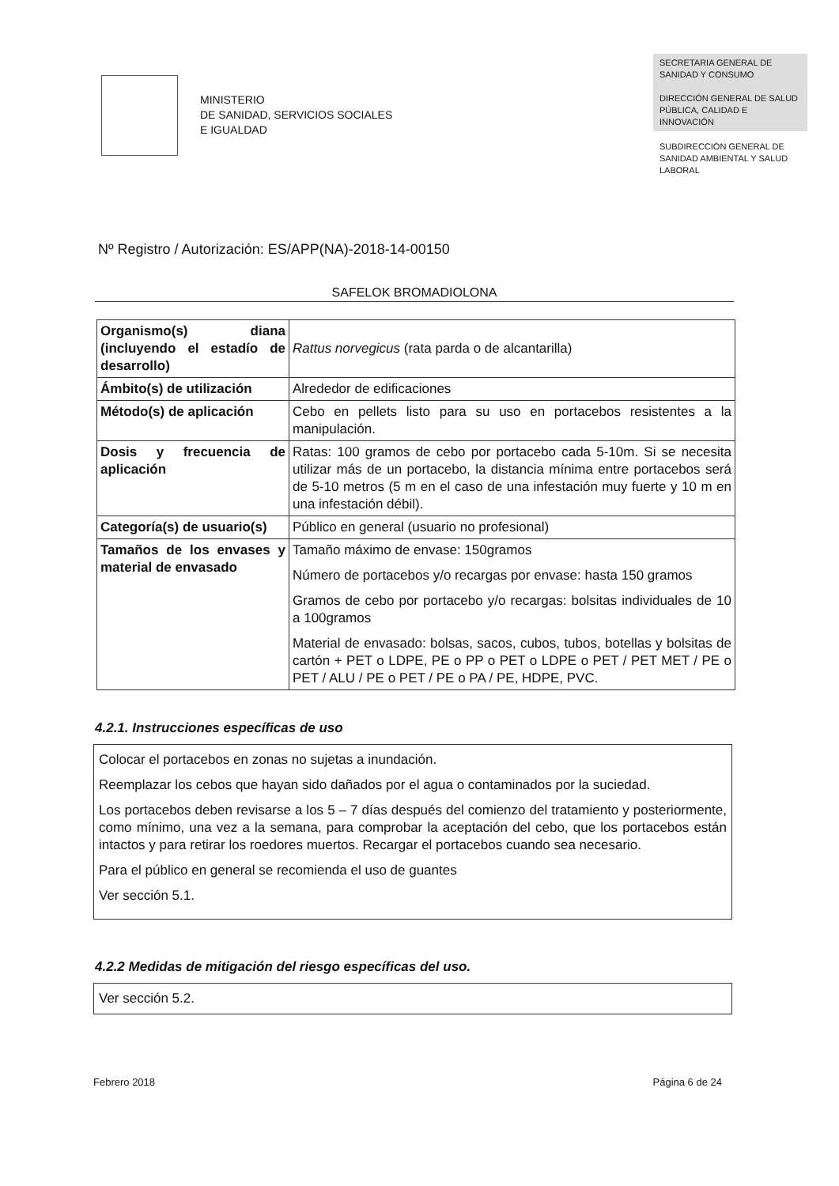MINISTERIO
DE SANIDAD, SERVICIOS SOCIALES
E IGUALDAD
SECRETARIA GENERAL DE SANIDAD Y CONSUMO
DIRECCIÓN GENERAL DE SALUD PÚBLICA, CALIDAD E INNOVACIÓN
SUBDIRECCIÓN GENERAL DE SANIDAD AMBIENTAL Y SALUD LABORAL
Nº Registro / Autorización: ES/APP(NA)-2018-14-00150
SAFELOK BROMADIOLONA
| Organismo(s) diana (incluyendo el estadío de desarrollo) | Rattus norvegicus (rata parda o de alcantarilla) |
| Ámbito(s) de utilización | Alrededor de edificaciones |
| Método(s) de aplicación | Cebo en pellets listo para su uso en portacebos resistentes a la manipulación. |
| Dosis y frecuencia de aplicación | Ratas: 100 gramos de cebo por portacebo cada 5-10m. Si se necesita utilizar más de un portacebo, la distancia mínima entre portacebos será de 5-10 metros (5 m en el caso de una infestación muy fuerte y 10 m en una infestación débil). |
| Categoría(s) de usuario(s) | Público en general (usuario no profesional) |
| Tamaños de los envases y material de envasado | Tamaño máximo de envase: 150gramos Número de portacebos y/o recargas por envase: hasta 150 gramos Gramos de cebo por portacebo y/o recargas: bolsitas individuales de 10 a 100gramos Material de envasado: bolsas, sacos, cubos, tubos, botellas y bolsitas de cartón + PET o LDPE, PE o PP o PET o LDPE o PET / PET MET / PE o PET / ALU / PE o PET / PE o PA / PE, HDPE, PVC. |
4.2.1. Instrucciones específicas de uso
Colocar el portacebos en zonas no sujetas a inundación.
Reemplazar los cebos que hayan sido dañados por el agua o contaminados por la suciedad.
Los portacebos deben revisarse a los 5 – 7 días después del comienzo del tratamiento y posteriormente, como mínimo, una vez a la semana, para comprobar la aceptación del cebo, que los portacebos están intactos y para retirar los roedores muertos. Recargar el portacebos cuando sea necesario.
Para el público en general se recomienda el uso de guantes
Ver sección 5.1.
4.2.2 Medidas de mitigación del riesgo específicas del uso.
Ver sección 5.2.
Febrero 2018 Página 6 de 24